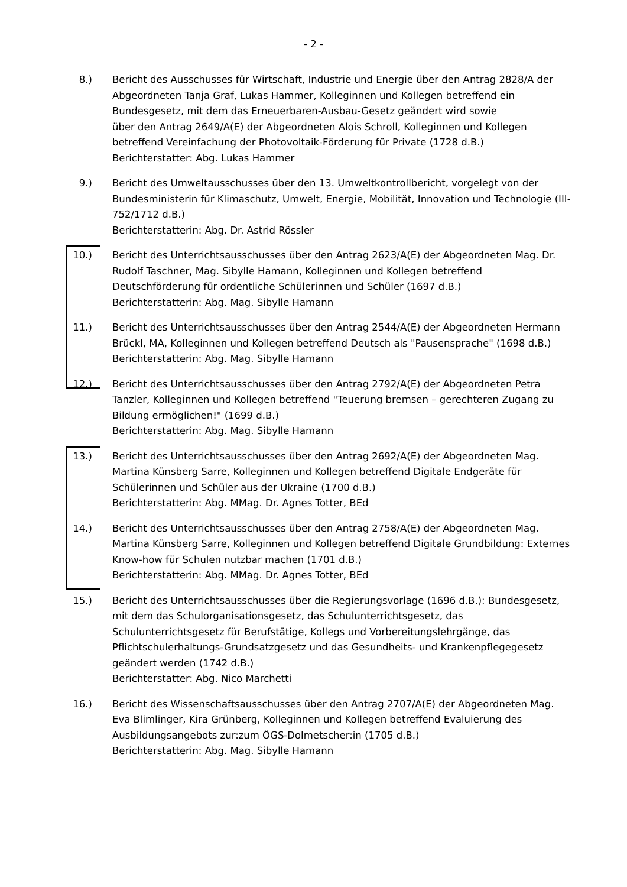- 2 -
8.) Bericht des Ausschusses für Wirtschaft, Industrie und Energie über den Antrag 2828/A der Abgeordneten Tanja Graf, Lukas Hammer, Kolleginnen und Kollegen betreffend ein Bundesgesetz, mit dem das Erneuerbaren-Ausbau-Gesetz geändert wird sowie
über den Antrag 2649/A(E) der Abgeordneten Alois Schroll, Kolleginnen und Kollegen betreffend Vereinfachung der Photovoltaik-Förderung für Private (1728 d.B.)
Berichterstatter: Abg. Lukas Hammer
9.) Bericht des Umweltausschusses über den 13. Umweltkontrollbericht, vorgelegt von der Bundesministerin für Klimaschutz, Umwelt, Energie, Mobilität, Innovation und Technologie (III-752/1712 d.B.)
Berichterstatterin: Abg. Dr. Astrid Rössler
10.) Bericht des Unterrichtsausschusses über den Antrag 2623/A(E) der Abgeordneten Mag. Dr. Rudolf Taschner, Mag. Sibylle Hamann, Kolleginnen und Kollegen betreffend Deutschförderung für ordentliche Schülerinnen und Schüler (1697 d.B.)
Berichterstatterin: Abg. Mag. Sibylle Hamann
11.) Bericht des Unterrichtsausschusses über den Antrag 2544/A(E) der Abgeordneten Hermann Brückl, MA, Kolleginnen und Kollegen betreffend Deutsch als "Pausensprache" (1698 d.B.)
Berichterstatterin: Abg. Mag. Sibylle Hamann
12.) Bericht des Unterrichtsausschusses über den Antrag 2792/A(E) der Abgeordneten Petra Tanzler, Kolleginnen und Kollegen betreffend "Teuerung bremsen – gerechteren Zugang zu Bildung ermöglichen!" (1699 d.B.)
Berichterstatterin: Abg. Mag. Sibylle Hamann
13.) Bericht des Unterrichtsausschusses über den Antrag 2692/A(E) der Abgeordneten Mag. Martina Künsberg Sarre, Kolleginnen und Kollegen betreffend Digitale Endgeräte für Schülerinnen und Schüler aus der Ukraine (1700 d.B.)
Berichterstatterin: Abg. MMag. Dr. Agnes Totter, BEd
14.) Bericht des Unterrichtsausschusses über den Antrag 2758/A(E) der Abgeordneten Mag. Martina Künsberg Sarre, Kolleginnen und Kollegen betreffend Digitale Grundbildung: Externes Know-how für Schulen nutzbar machen (1701 d.B.)
Berichterstatterin: Abg. MMag. Dr. Agnes Totter, BEd
15.) Bericht des Unterrichtsausschusses über die Regierungsvorlage (1696 d.B.): Bundesgesetz, mit dem das Schulorganisationsgesetz, das Schulunterrichtsgesetz, das Schulunterrichtsgesetz für Berufstätige, Kollegs und Vorbereitungslehrgänge, das Pflichtschulerhaltungs-Grundsatzgesetz und das Gesundheits- und Krankenpflegegesetz geändert werden (1742 d.B.)
Berichterstatter: Abg. Nico Marchetti
16.) Bericht des Wissenschaftsausschusses über den Antrag 2707/A(E) der Abgeordneten Mag. Eva Blimlinger, Kira Grünberg, Kolleginnen und Kollegen betreffend Evaluierung des Ausbildungsangebots zur:zum ÖGS-Dolmetscher:in (1705 d.B.)
Berichterstatterin: Abg. Mag. Sibylle Hamann